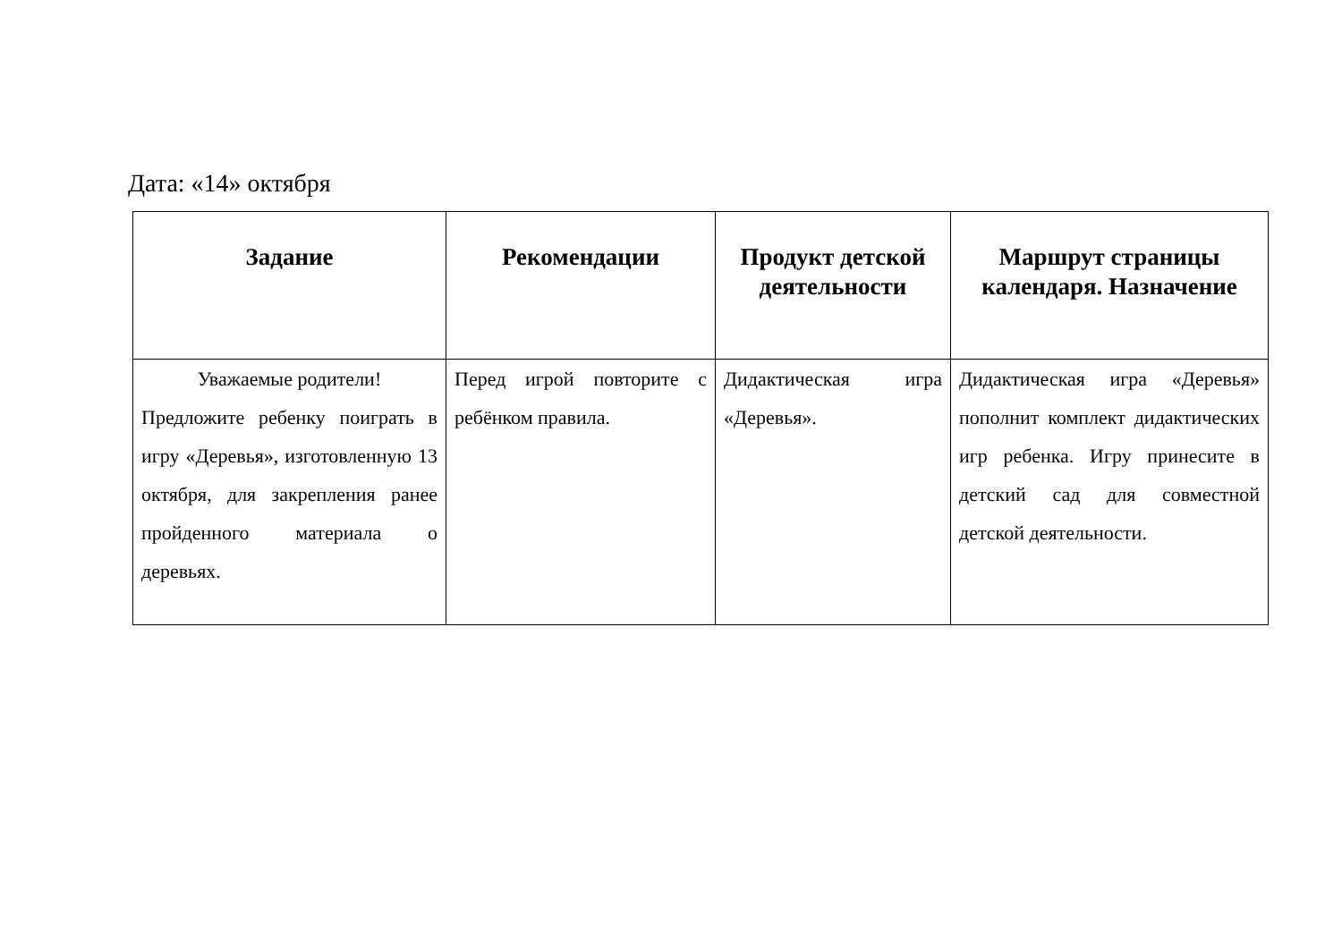Дата: «14» октября
| Задание | Рекомендации | Продукт детской деятельности | Маршрут страницы календаря. Назначение |
| --- | --- | --- | --- |
| Уважаемые родители! Предложите ребенку поиграть в игру «Деревья», изготовленную 13 октября, для закрепления ранее пройденного материала о деревьях. | Перед игрой повторите с ребёнком правила. | Дидактическая игра «Деревья». | Дидактическая игра «Деревья» пополнит комплект дидактических игр ребенка. Игру принесите в детский сад для совместной детской деятельности. |